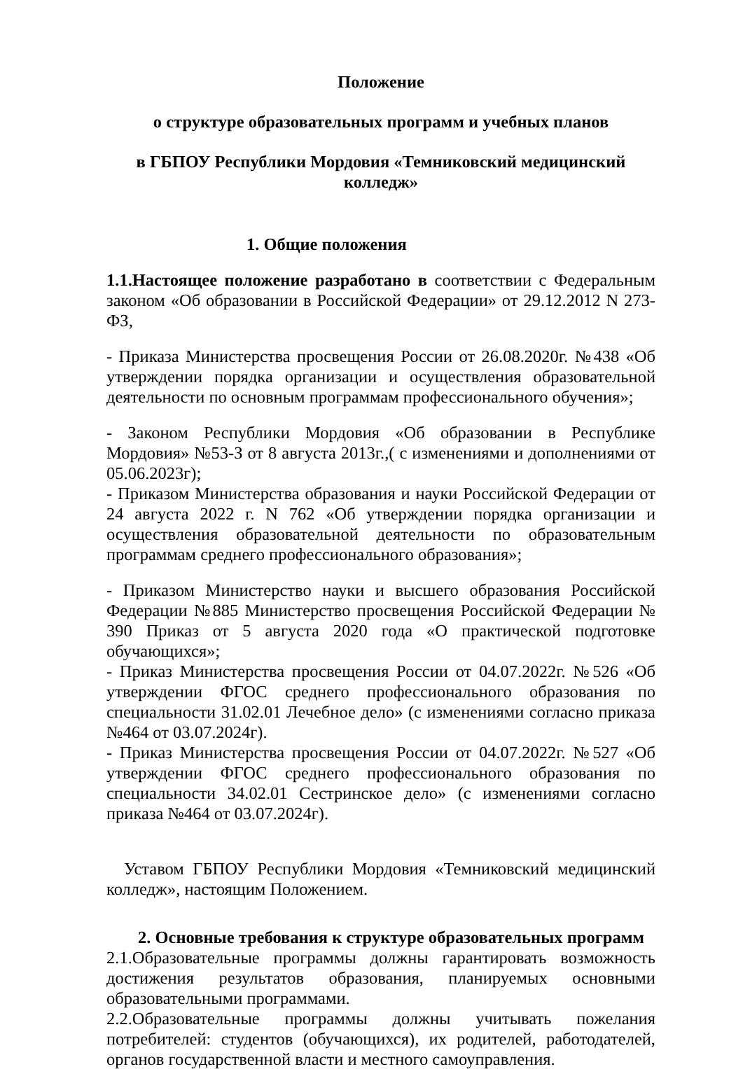Положение
о структуре образовательных программ и учебных планов
в ГБПОУ Республики Мордовия «Темниковский медицинский колледж»
1. Общие положения
1.1.Настоящее положение разработано в соответствии с Федеральным законом «Об образовании в Российской Федерации» от 29.12.2012 N 273-ФЗ,
- Приказа Министерства просвещения России от 26.08.2020г. №438 «Об утверждении порядка организации и осуществления образовательной деятельности по основным программам профессионального обучения»;
- Законом Республики Мордовия «Об образовании в Республике Мордовия» №53-З от 8 августа 2013г.,( с изменениями и дополнениями от 05.06.2023г);
- Приказом Министерства образования и науки Российской Федерации от 24 августа 2022 г. N 762 «Об утверждении порядка организации и осуществления образовательной деятельности по образовательным программам среднего профессионального образования»;
- Приказом Министерство науки и высшего образования Российской Федерации №885 Министерство просвещения Российской Федерации № 390 Приказ от 5 августа 2020 года «О практической подготовке обучающихся»;
- Приказ Министерства просвещения России от 04.07.2022г. №526 «Об утверждении ФГОС среднего профессионального образования по специальности 31.02.01 Лечебное дело» (с изменениями согласно приказа №464 от 03.07.2024г).
- Приказ Министерства просвещения России от 04.07.2022г. №527 «Об утверждении ФГОС среднего профессионального образования по специальности 34.02.01 Сестринское дело» (с изменениями согласно приказа №464 от 03.07.2024г).
Уставом ГБПОУ Республики Мордовия «Темниковский медицинский колледж», настоящим Положением.
2. Основные требования к структуре образовательных программ
2.1.Образовательные программы должны гарантировать возможность достижения результатов образования, планируемых основными образовательными программами.
2.2.Образовательные программы должны учитывать пожелания потребителей: студентов (обучающихся), их родителей, работодателей, органов государственной власти и местного самоуправления.